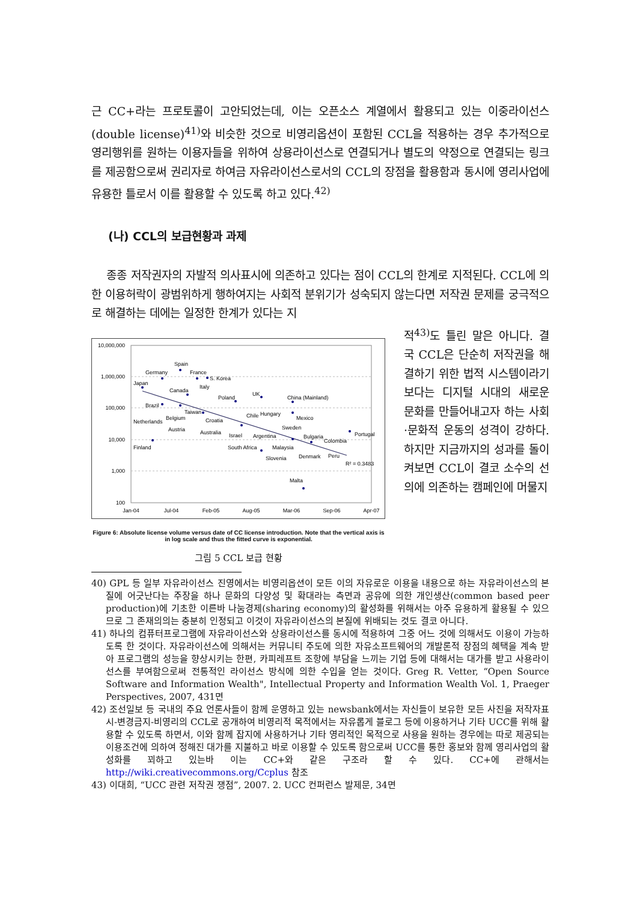근 CC+라는 프로토콜이 고안되었는데, 이는 오픈소스 계열에서 활용되고 있는 이중라이선스(double license)<sup>41)</sup>와 비슷한 것으로 비영리옵션이 포함된 CCL을 적용하는 경우 추가적으로 영리행위를 원하는 이용자들을 위하여 상용라이선스로 연결되거나 별도의 약정으로 연결되는 링크를 제공함으로써 권리자로 하여금 자유라이선스로서의 CCL의 장점을 활용함과 동시에 영리사업에 유용한 틀로서 이를 활용할 수 있도록 하고 있다.<sup>42)</sup>
(나) CCL의 보급현황과 과제
종종 저작권자의 자발적 의사표시에 의존하고 있다는 점이 CCL의 한계로 지적된다. CCL에 의한 이용허락이 광범위하게 행하여지는 사회적 분위기가 성숙되지 않는다면 저작권 문제를 궁극적으로 해결하는 데에는 일정한 한계가 있다는 지
10,000,000
1,000,000
100,000
10,000
1,000
100
Jan-04
Jul-04
Feb-05
Aug-05
Mar-06
Sep-06
Apr-07
Spain
Germany
France
S. Korea
Japan
Italy
Canada
Poland
UK
China (Mainland)
Brazil
Taiwan
Belgium
Netherlands
Chile
Hungary
Mexico
Croatia
Sweden
Austria
Australia
Israel
Argentina
Bulgaria
Colombia
Portugal
Finland
South Africa
Malaysia
Slovenia
Denmark
Peru
R² = 0.3483
Malta
Figure 6: Absolute license volume versus date of CC license introduction. Note that the vertical axis is in log scale and thus the fitted curve is exponential.
그림 5 CCL 보급 현황
적<sup>43)</sup>도 틀린 말은 아니다. 결국 CCL은 단순히 저작권을 해결하기 위한 법적 시스템이라기보다는 디지털 시대의 새로운 문화를 만들어내고자 하는 사회·문화적 운동의 성격이 강하다. 하지만 지금까지의 성과를 돌이켜보면 CCL이 결코 소수의 선의에 의존하는 캠페인에 머물지
40) GPL 등 일부 자유라이선스 진영에서는 비영리옵션이 모든 이의 자유로운 이용을 내용으로 하는 자유라이선스의 본질에 어긋난다는 주장을 하나 문화의 다양성 및 확대라는 측면과 공유에 의한 개인생산(common based peer production)에 기초한 이른바 나눔경제(sharing economy)의 활성화를 위해서는 아주 유용하게 활용될 수 있으므로 그 존재의의는 충분히 인정되고 이것이 자유라이선스의 본질에 위배되는 것도 결코 아니다.
41) 하나의 컴퓨터프로그램에 자유라이선스와 상용라이선스를 동시에 적용하여 그중 어느 것에 의해서도 이용이 가능하도록 한 것이다. 자유라이선스에 의해서는 커뮤니티 주도에 의한 자유소프트웨어의 개발론적 장점의 혜택을 계속 받아 프로그램의 성능을 향상시키는 한편, 카피레프트 조항에 부담을 느끼는 기업 등에 대해서는 대가를 받고 사용라이선스를 부여함으로써 전통적인 라이선스 방식에 의한 수입을 얻는 것이다. Greg R. Vetter, “Open Source Software and Information Wealth", Intellectual Property and Information Wealth Vol. 1, Praeger Perspectives, 2007, 431면
42) 조선일보 등 국내의 주요 언론사들이 함께 운영하고 있는 newsbank에서는 자신들이 보유한 모든 사진을 저작자표시-변경금지-비영리의 CCL로 공개하여 비영리적 목적에서는 자유롭게 블로그 등에 이용하거나 기타 UCC를 위해 활용할 수 있도록 하면서, 이와 함께 잡지에 사용하거나 기타 영리적인 목적으로 사용을 원하는 경우에는 따로 제공되는 이용조건에 의하여 정해진 대가를 지불하고 바로 이용할 수 있도록 함으로써 UCC를 통한 홍보와 함께 영리사업의 활성화를 꾀하고 있는바 이는 CC+와 같은 구조라 할 수 있다. CC+에 관해서는 http://wiki.creativecommons.org/Ccplus 참조
43) 이대희, “UCC 관련 저작권 쟁점”, 2007. 2. UCC 컨퍼런스 발제문, 34면